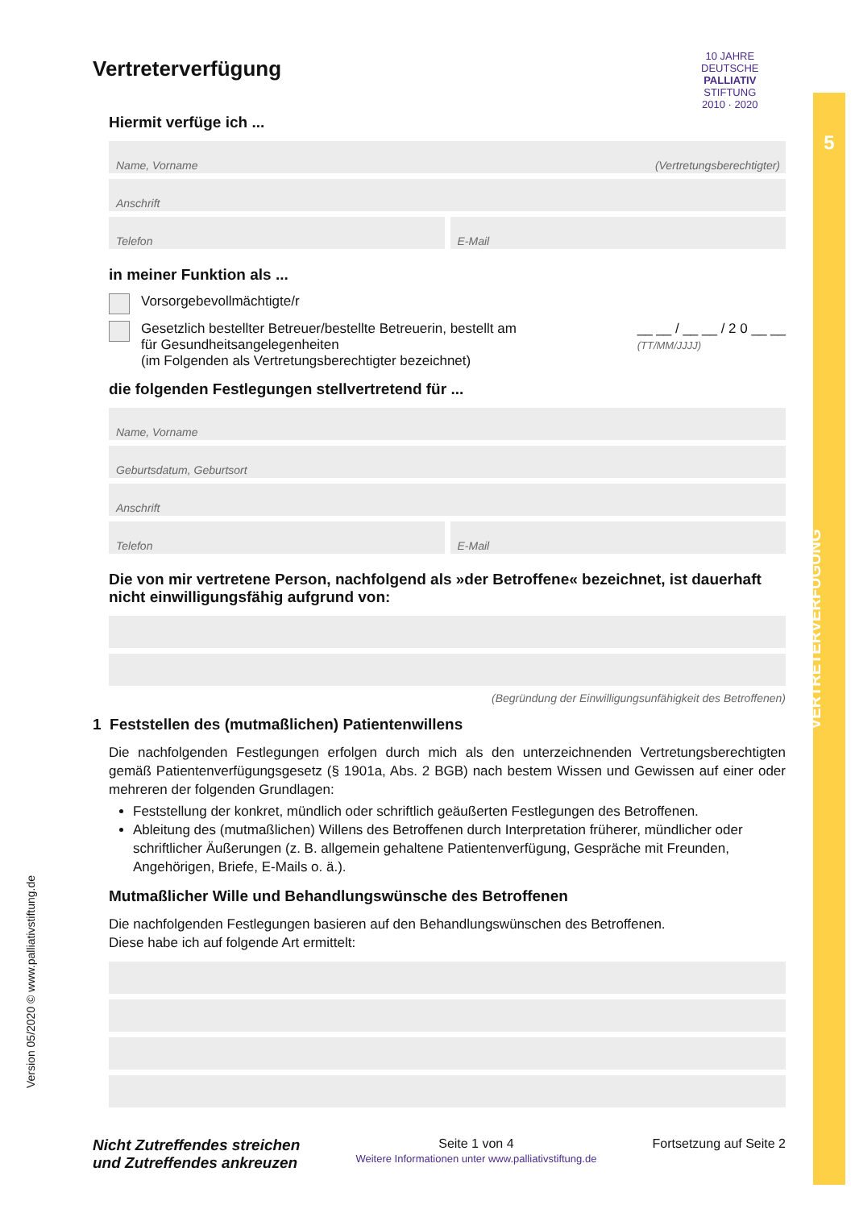5
VERTRETERVERFÜGUNG
10 JAHRE
DEUTSCHE
PALLIATIV
STIFTUNG
2010 · 2020
Version 05/2020 © www.palliativstiftung.de
Vertreterverfügung
Hiermit verfüge ich ...
Name, Vorname (Vertretungsberechtigter)
Anschrift
Telefon
E-Mail
in meiner Funktion als ...
Vorsorgebevollmächtigte/r
Gesetzlich bestellter Betreuer/bestellte Betreuerin, bestellt am __ __ / __ __ / 2 0 __ __
(TT/MM/JJJJ)
für Gesundheitsangelegenheiten
(im Folgenden als Vertretungsberechtigter bezeichnet)
die folgenden Festlegungen stellvertretend für ...
Name, Vorname
Geburtsdatum, Geburtsort
Anschrift
Telefon
E-Mail
Die von mir vertretene Person, nachfolgend als »der Betroffene« bezeichnet, ist dauerhaft nicht einwilligungsfähig aufgrund von:
(Begründung der Einwilligungsunfähigkeit des Betroffenen)
1 Feststellen des (mutmaßlichen) Patientenwillens
Die nachfolgenden Festlegungen erfolgen durch mich als den unterzeichnenden Vertretungsberechtigten gemäß Patientenverfügungsgesetz (§ 1901a, Abs. 2 BGB) nach bestem Wissen und Gewissen auf einer oder mehreren der folgenden Grundlagen:
Feststellung der konkret, mündlich oder schriftlich geäußerten Festlegungen des Betroffenen.
Ableitung des (mutmaßlichen) Willens des Betroffenen durch Interpretation früherer, mündlicher oder schriftlicher Äußerungen (z. B. allgemein gehaltene Patientenverfügung, Gespräche mit Freunden, Angehörigen, Briefe, E-Mails o. ä.).
Mutmaßlicher Wille und Behandlungswünsche des Betroffenen
Die nachfolgenden Festlegungen basieren auf den Behandlungswünschen des Betroffenen.
Diese habe ich auf folgende Art ermittelt:
Nicht Zutreffendes streichen
und Zutreffendes ankreuzen
Seite 1 von 4
Weitere Informationen unter www.palliativstiftung.de
Fortsetzung auf Seite 2